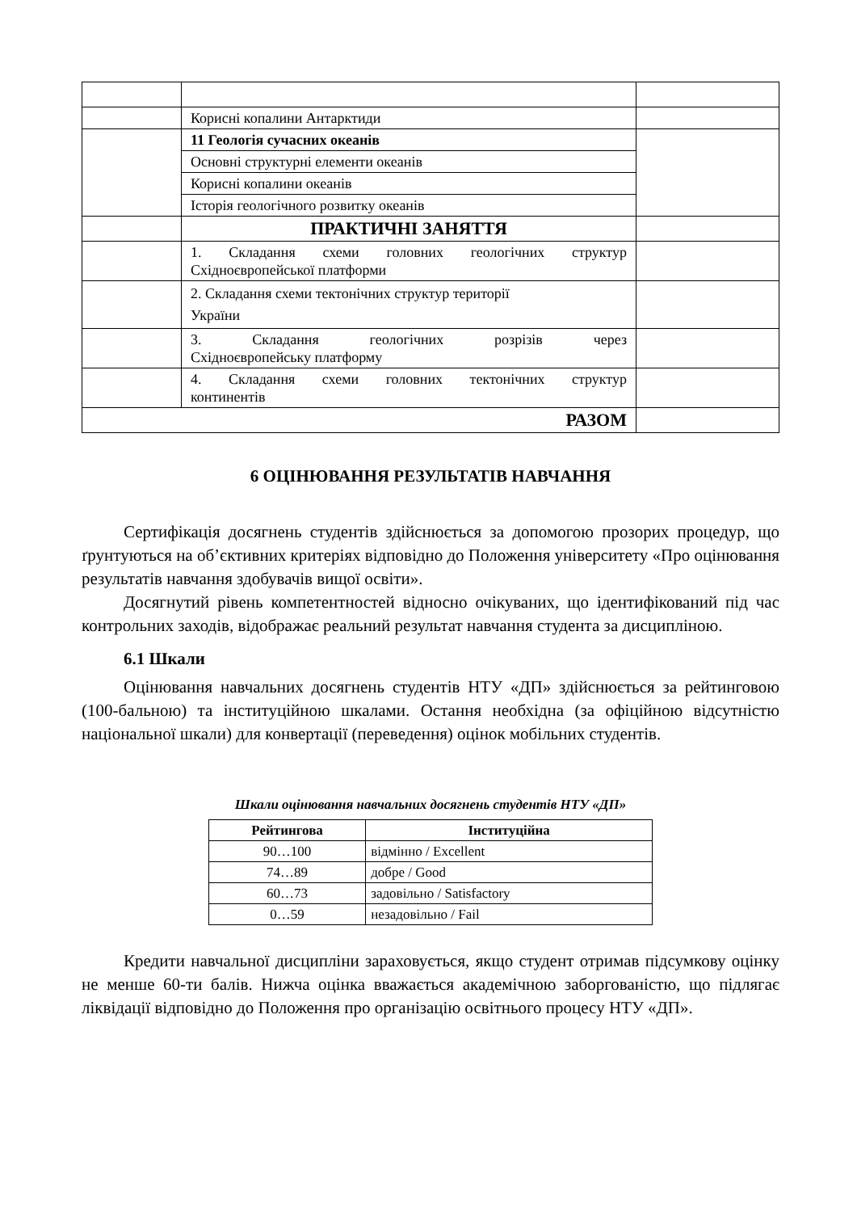| | Корисні копалини Антарктиди | |
| | 11 Геологія сучасних океанів | |
| | Основні структурні елементи океанів | |
| | Корисні копалини океанів | |
| | Історія геологічного розвитку океанів | |
| | ПРАКТИЧНІ ЗАНЯТТЯ | |
| | 1. Складання схеми головних геологічних структур Східноєвропейської платформи | |
| | 2. Складання схеми тектонічних структур території України | |
| | 3. Складання геологічних розрізів через Східноєвропейську платформу | |
| | 4. Складання схеми головних тектонічних структур континентів | |
| РАЗОМ | | |
6 ОЦІНЮВАННЯ РЕЗУЛЬТАТІВ НАВЧАННЯ
Сертифікація досягнень студентів здійснюється за допомогою прозорих процедур, що ґрунтуються на об’єктивних критеріях відповідно до Положення університету «Про оцінювання результатів навчання здобувачів вищої освіти».
Досягнутий рівень компетентностей відносно очікуваних, що ідентифікований під час контрольних заходів, відображає реальний результат навчання студента за дисципліною.
6.1 Шкали
Оцінювання навчальних досягнень студентів НТУ «ДП» здійснюється за рейтинговою (100-бальною) та інституційною шкалами. Остання необхідна (за офіційною відсутністю національної шкали) для конвертації (переведення) оцінок мобільних студентів.
Шкали оцінювання навчальних досягнень студентів НТУ «ДП»
| Рейтингова | Інституційна |
| --- | --- |
| 90…100 | відмінно / Excellent |
| 74…89 | добре / Good |
| 60…73 | задовільно / Satisfactory |
| 0…59 | незадовільно / Fail |
Кредити навчальної дисципліни зараховується, якщо студент отримав підсумкову оцінку не менше 60-ти балів. Нижча оцінка вважається академічною заборгованістю, що підлягає ліквідації відповідно до Положення про організацію освітнього процесу НТУ «ДП».